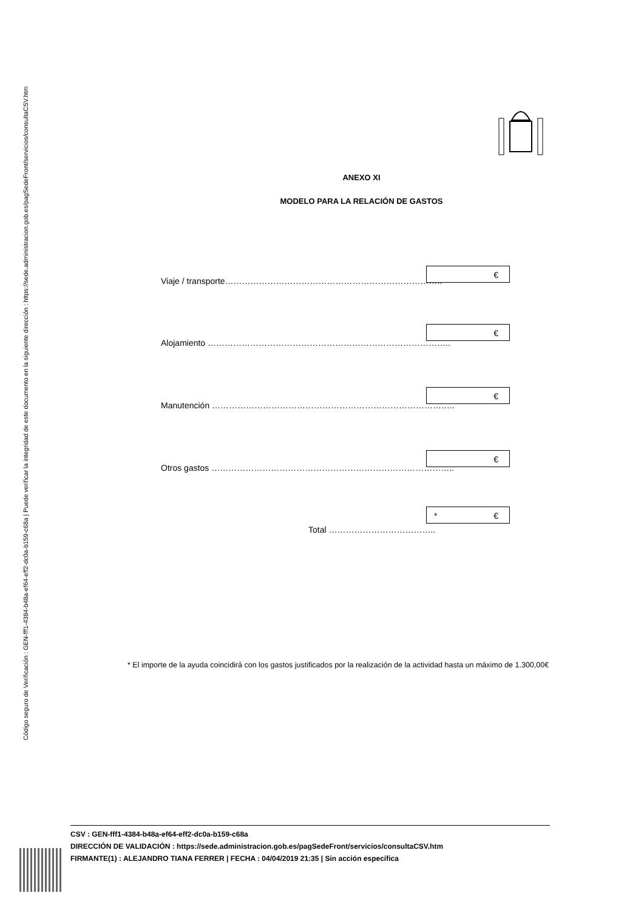Código seguro de Verificación : GEN-fff1-4384-b48a-ef64-eff2-dc0a-b159-c68a | Puede verificar la integridad de este documento en la siguiente dirección : https://sede.administracion.gob.es/pagSedeFront/servicios/consultaCSV.htm
ANEXO XI
MODELO PARA LA RELACIÓN DE GASTOS
Viaje / transporte…………………………………………………………………..
€
Alojamiento …………………………………………………………………………..
€
Manutención …………………………………………………………………………..
€
Otros gastos …………………………………………………………………………..
€
Total ………………………………..
* €
* El importe de la ayuda coincidirá con los gastos justificados por la realización de la actividad hasta un máximo de 1.300,00€
CSV : GEN-fff1-4384-b48a-ef64-eff2-dc0a-b159-c68a
DIRECCIÓN DE VALIDACIÓN : https://sede.administracion.gob.es/pagSedeFront/servicios/consultaCSV.htm
FIRMANTE(1) : ALEJANDRO TIANA FERRER | FECHA : 04/04/2019 21:35 | Sin acción específica